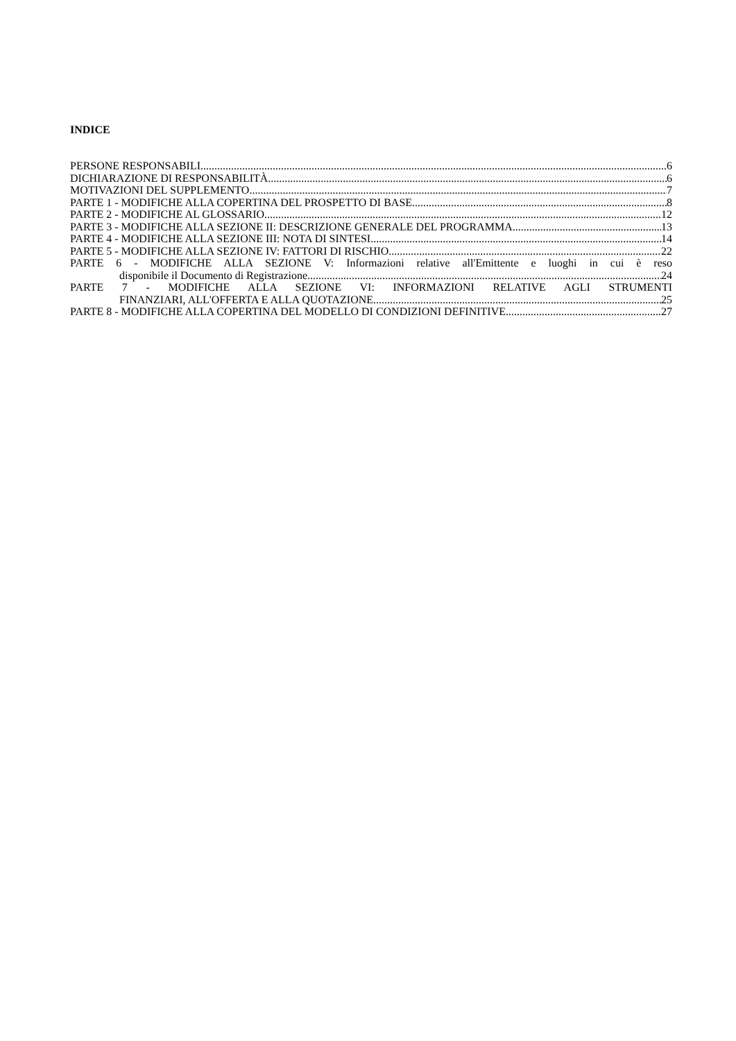INDICE
PERSONE RESPONSABILI 6
DICHIARAZIONE DI RESPONSABILITÀ 6
MOTIVAZIONI DEL SUPPLEMENTO 7
PARTE 1 - MODIFICHE ALLA COPERTINA DEL PROSPETTO DI BASE 8
PARTE 2 - MODIFICHE AL GLOSSARIO 12
PARTE 3 - MODIFICHE ALLA SEZIONE II: DESCRIZIONE GENERALE DEL PROGRAMMA 13
PARTE 4 - MODIFICHE ALLA SEZIONE III: NOTA DI SINTESI 14
PARTE 5 - MODIFICHE ALLA SEZIONE IV: FATTORI DI RISCHIO 22
PARTE 6 - MODIFICHE ALLA SEZIONE V: Informazioni relative all'Emittente e luoghi in cui è reso
disponibile il Documento di Registrazione 24
PARTE 7 - MODIFICHE ALLA SEZIONE VI: INFORMAZIONI RELATIVE AGLI STRUMENTI
FINANZIARI, ALL'OFFERTA E ALLA QUOTAZIONE 25
PARTE 8 - MODIFICHE ALLA COPERTINA DEL MODELLO DI CONDIZIONI DEFINITIVE 27